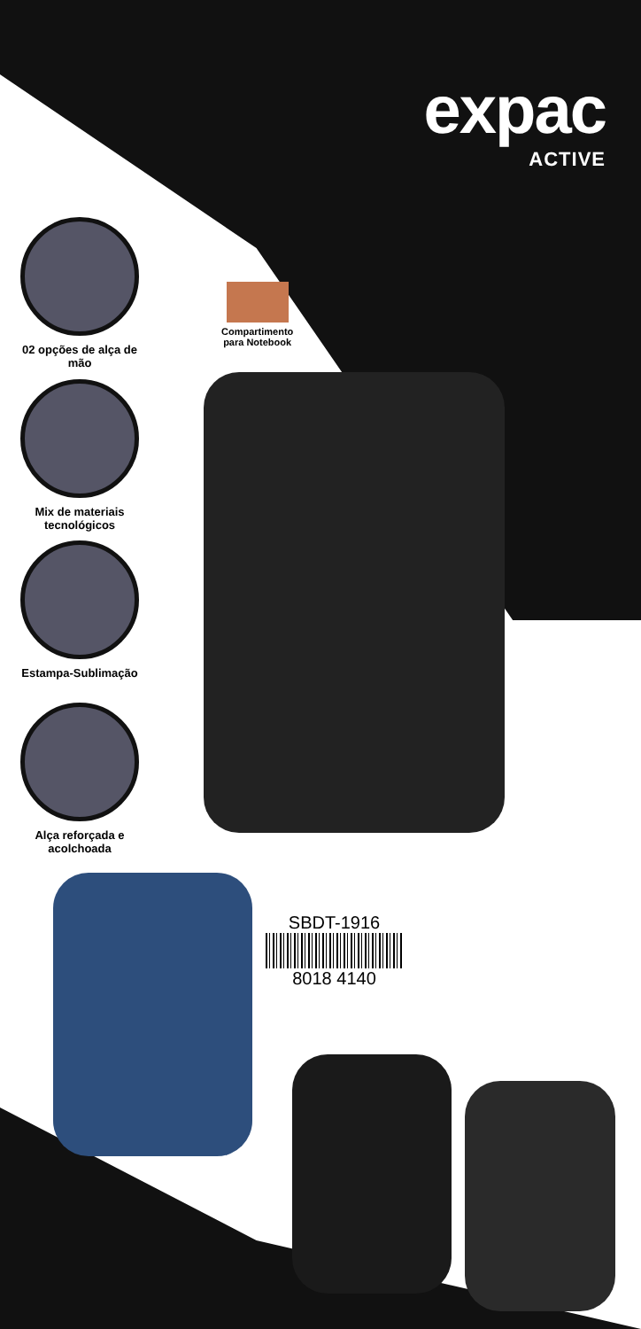expac
ACTIVE
Compartimento
para Notebook
02 opções de alça de mão
Mix de materiais tecnológicos
Estampa-Sublimação
Alça reforçada e acolchoada
SBDT-1916
8018 4140